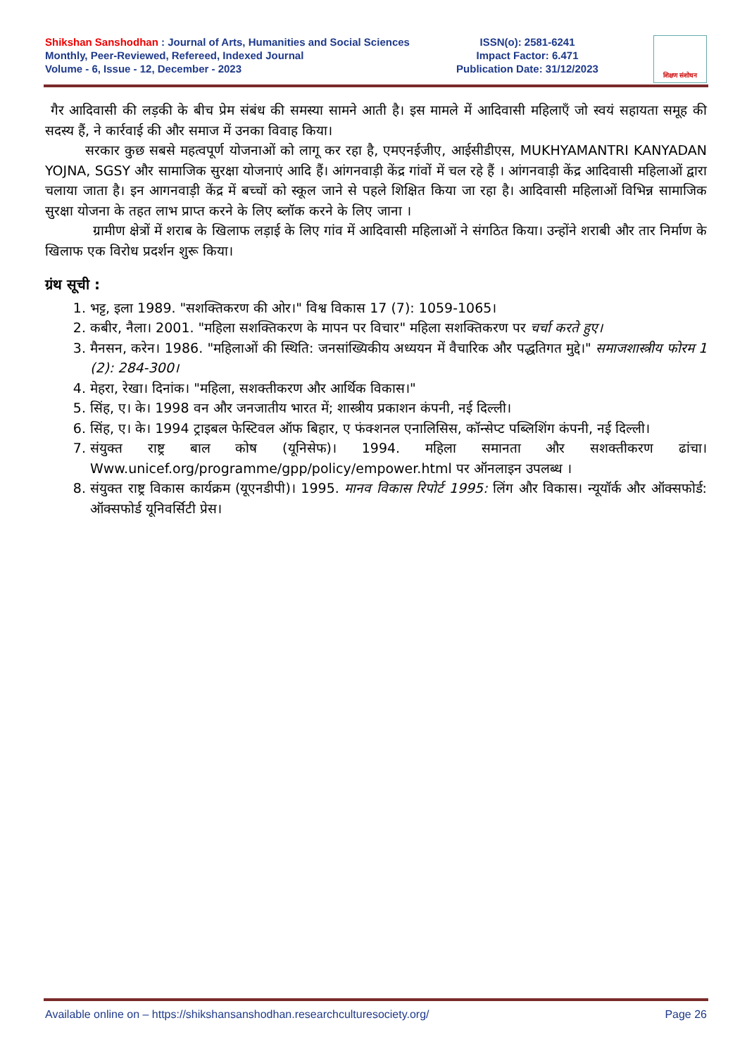Shikshan Sanshodhan : Journal of Arts, Humanities and Social Sciences
Monthly, Peer-Reviewed, Refereed, Indexed Journal
Volume - 6, Issue - 12, December - 2023
ISSN(o): 2581-6241
Impact Factor: 6.471
Publication Date: 31/12/2023
शिक्षण संशोधन
गैर आदिवासी की लड़की के बीच प्रेम संबंध की समस्या सामने आती है। इस मामले में आदिवासी महिलाएँ जो स्वयं सहायता समूह की सदस्य हैं, ने कार्रवाई की और समाज में उनका विवाह किया।
सरकार कुछ सबसे महत्वपूर्ण योजनाओं को लागू कर रहा है, एमएनईजीए, आईसीडीएस, MUKHYAMANTRI KANYADAN YOJNA, SGSY और सामाजिक सुरक्षा योजनाएं आदि हैं। आंगनवाड़ी केंद्र गांवों में चल रहे हैं । आंगनवाड़ी केंद्र आदिवासी महिलाओं द्वारा चलाया जाता है। इन आगनवाड़ी केंद्र में बच्चों को स्कूल जाने से पहले शिक्षित किया जा रहा है। आदिवासी महिलाओं विभिन्न सामाजिक सुरक्षा योजना के तहत लाभ प्राप्त करने के लिए ब्लॉक करने के लिए जाना ।
ग्रामीण क्षेत्रों में शराब के खिलाफ लड़ाई के लिए गांव में आदिवासी महिलाओं ने संगठित किया। उन्होंने शराबी और तार निर्माण के खिलाफ एक विरोध प्रदर्शन शुरू किया।
ग्रंथ सूची :
1. भट्ट, इला 1989. "सशक्तिकरण की ओर।" विश्व विकास 17 (7): 1059-1065।
2. कबीर, नैला। 2001. "महिला सशक्तिकरण के मापन पर विचार" महिला सशक्तिकरण पर चर्चा करते हुए।
3. मैनसन, करेन। 1986. "महिलाओं की स्थिति: जनसांख्यिकीय अध्ययन में वैचारिक और पद्धतिगत मुद्दे।" समाजशास्त्रीय फोरम 1 (2): 284-300।
4. मेहरा, रेखा। दिनांक। "महिला, सशक्तीकरण और आर्थिक विकास।"
5. सिंह, ए। के। 1998 वन और जनजातीय भारत में; शास्त्रीय प्रकाशन कंपनी, नई दिल्ली।
6. सिंह, ए। के। 1994 ट्राइबल फेस्टिवल ऑफ बिहार, ए फंक्शनल एनालिसिस, कॉन्सेप्ट पब्लिशिंग कंपनी, नई दिल्ली।
7. संयुक्त राष्ट्र बाल कोष (यूनिसेफ)। 1994. महिला समानता और सशक्तीकरण ढांचा। Www.unicef.org/programme/gpp/policy/empower.html पर ऑनलाइन उपलब्ध ।
8. संयुक्त राष्ट्र विकास कार्यक्रम (यूएनडीपी)। 1995. मानव विकास रिपोर्ट 1995: लिंग और विकास। न्यूयॉर्क और ऑक्सफोर्ड: ऑक्सफोर्ड यूनिवर्सिटी प्रेस।
Available online on – https://shikshansanshodhan.researchculturesociety.org/ Page 26